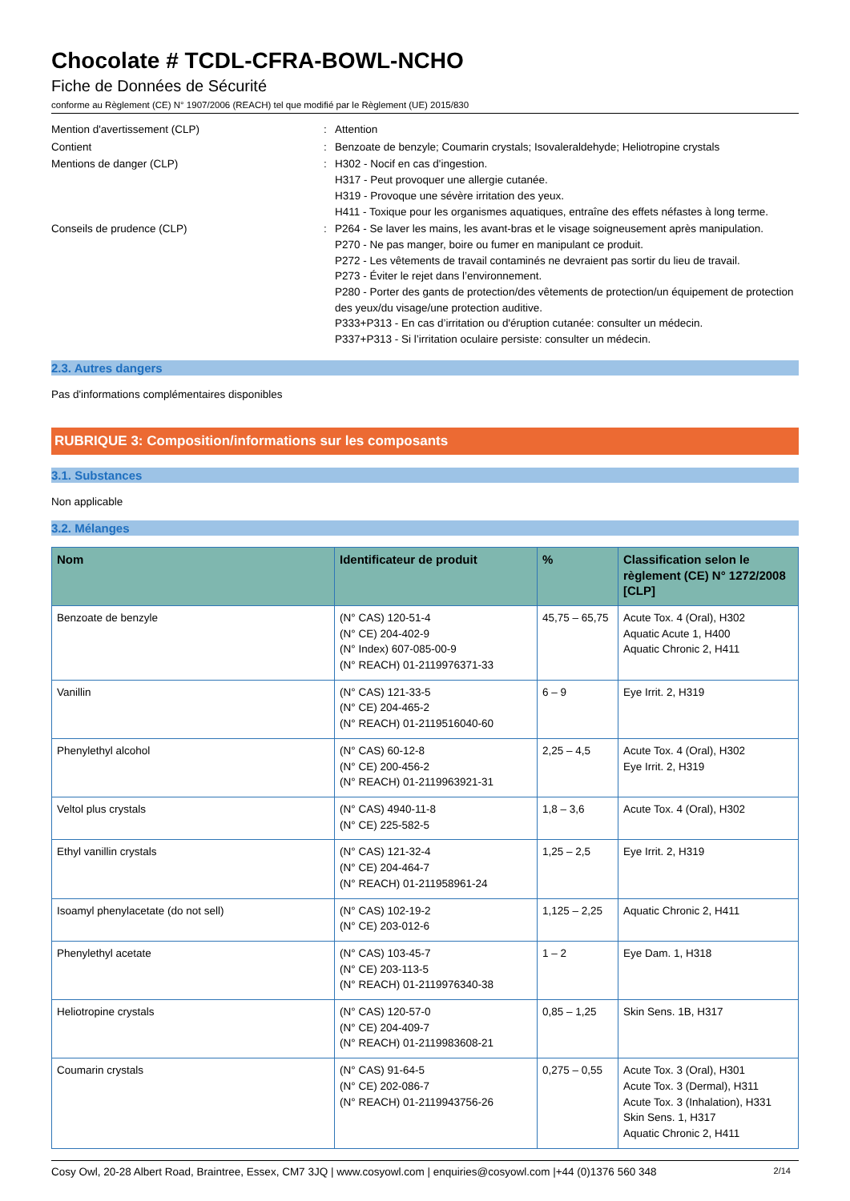Chocolate # TCDL-CFRA-BOWL-NCHO
Fiche de Données de Sécurité
conforme au Règlement (CE) N° 1907/2006 (REACH) tel que modifié par le Règlement (UE) 2015/830
Mention d'avertissement (CLP) : Attention
Contient : Benzoate de benzyle; Coumarin crystals; Isovaleraldehyde; Heliotropine crystals
Mentions de danger (CLP) : H302 - Nocif en cas d'ingestion.
H317 - Peut provoquer une allergie cutanée.
H319 - Provoque une sévère irritation des yeux.
H411 - Toxique pour les organismes aquatiques, entraîne des effets néfastes à long terme.
Conseils de prudence (CLP) : P264 - Se laver les mains, les avant-bras et le visage soigneusement après manipulation.
P270 - Ne pas manger, boire ou fumer en manipulant ce produit.
P272 - Les vêtements de travail contaminés ne devraient pas sortir du lieu de travail.
P273 - Éviter le rejet dans l’environnement.
P280 - Porter des gants de protection/des vêtements de protection/un équipement de protection des yeux/du visage/une protection auditive.
P333+P313 - En cas d’irritation ou d'éruption cutanée: consulter un médecin.
P337+P313 - Si l’irritation oculaire persiste: consulter un médecin.
2.3. Autres dangers
Pas d'informations complémentaires disponibles
RUBRIQUE 3: Composition/informations sur les composants
3.1. Substances
Non applicable
3.2. Mélanges
| Nom | Identificateur de produit | % | Classification selon le règlement (CE) N° 1272/2008 [CLP] |
| --- | --- | --- | --- |
| Benzoate de benzyle | (N° CAS) 120-51-4 (N° CE) 204-402-9 (N° Index) 607-085-00-9 (N° REACH) 01-2119976371-33 | 45,75 – 65,75 | Acute Tox. 4 (Oral), H302 Aquatic Acute 1, H400 Aquatic Chronic 2, H411 |
| Vanillin | (N° CAS) 121-33-5 (N° CE) 204-465-2 (N° REACH) 01-2119516040-60 | 6 – 9 | Eye Irrit. 2, H319 |
| Phenylethyl alcohol | (N° CAS) 60-12-8 (N° CE) 200-456-2 (N° REACH) 01-2119963921-31 | 2,25 – 4,5 | Acute Tox. 4 (Oral), H302 Eye Irrit. 2, H319 |
| Veltol plus crystals | (N° CAS) 4940-11-8 (N° CE) 225-582-5 | 1,8 – 3,6 | Acute Tox. 4 (Oral), H302 |
| Ethyl vanillin crystals | (N° CAS) 121-32-4 (N° CE) 204-464-7 (N° REACH) 01-211958961-24 | 1,25 – 2,5 | Eye Irrit. 2, H319 |
| Isoamyl phenylacetate (do not sell) | (N° CAS) 102-19-2 (N° CE) 203-012-6 | 1,125 – 2,25 | Aquatic Chronic 2, H411 |
| Phenylethyl acetate | (N° CAS) 103-45-7 (N° CE) 203-113-5 (N° REACH) 01-2119976340-38 | 1 – 2 | Eye Dam. 1, H318 |
| Heliotropine crystals | (N° CAS) 120-57-0 (N° CE) 204-409-7 (N° REACH) 01-2119983608-21 | 0,85 – 1,25 | Skin Sens. 1B, H317 |
| Coumarin crystals | (N° CAS) 91-64-5 (N° CE) 202-086-7 (N° REACH) 01-2119943756-26 | 0,275 – 0,55 | Acute Tox. 3 (Oral), H301 Acute Tox. 3 (Dermal), H311 Acute Tox. 3 (Inhalation), H331 Skin Sens. 1, H317 Aquatic Chronic 2, H411 |
Cosy Owl, 20-28 Albert Road, Braintree, Essex, CM7 3JQ | www.cosyowl.com | enquiries@cosyowl.com |+44 (0)1376 560 348 2/14